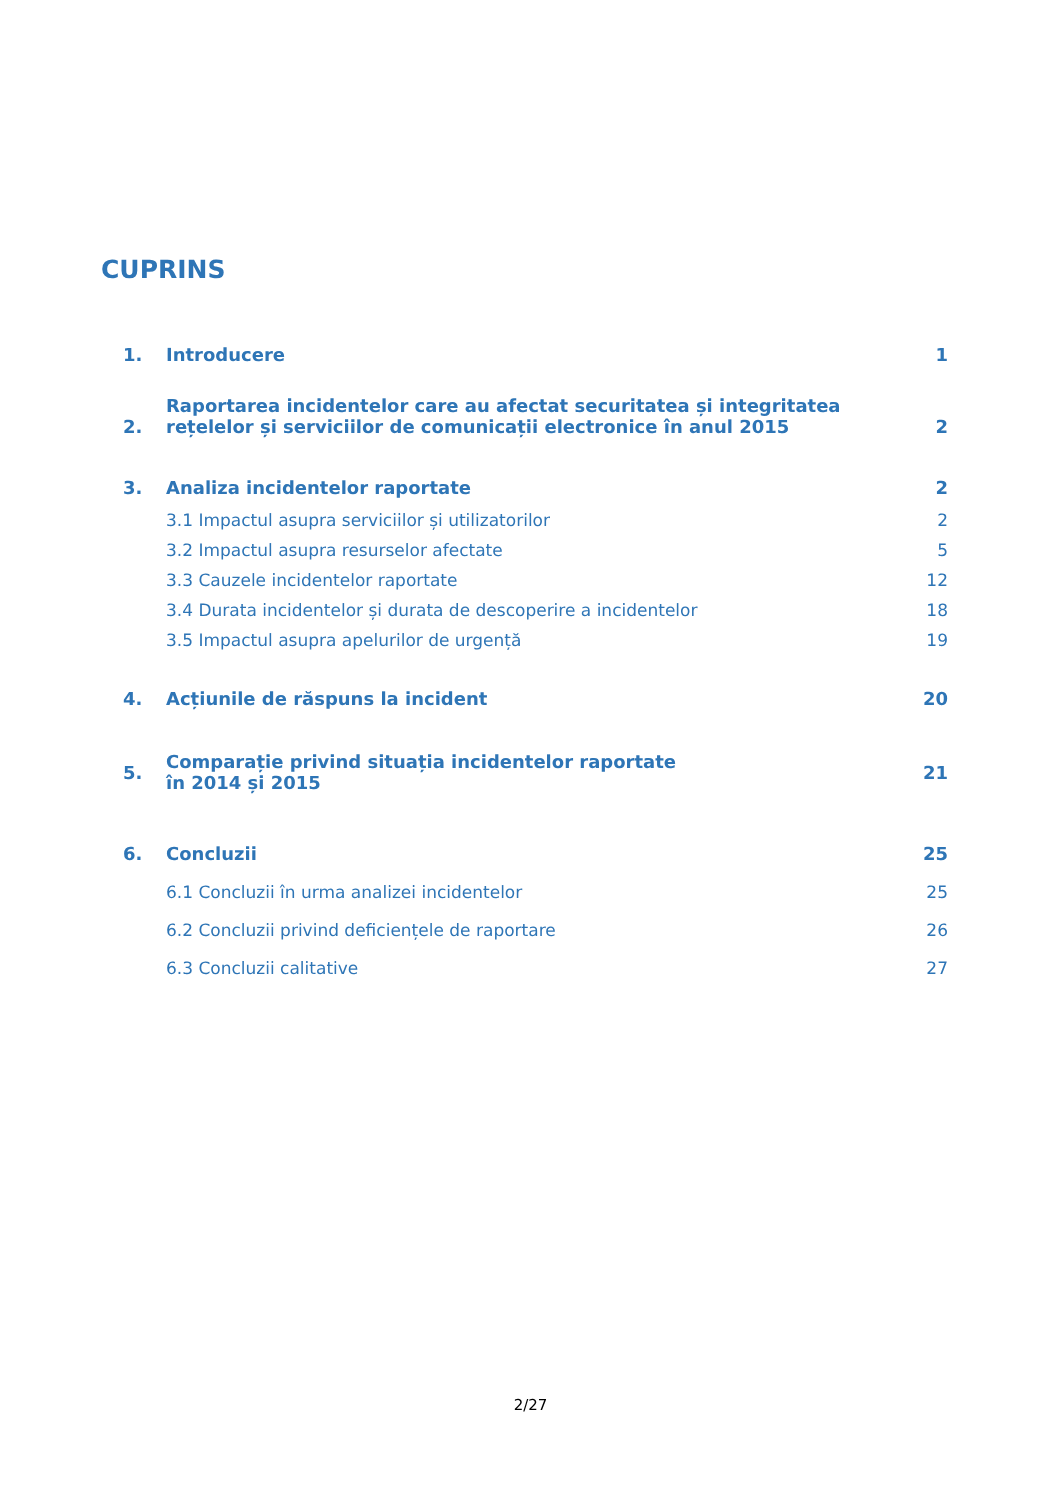CUPRINS
1. Introducere 1
2. Raportarea incidentelor care au afectat securitatea și integritatea rețelelor și serviciilor de comunicații electronice în anul 2015 2
3. Analiza incidentelor raportate 2
3.1 Impactul asupra serviciilor și utilizatorilor 2
3.2 Impactul asupra resurselor afectate 5
3.3 Cauzele incidentelor raportate 12
3.4 Durata incidentelor și durata de descoperire a incidentelor 18
3.5 Impactul asupra apelurilor de urgență 19
4. Acțiunile de răspuns la incident 20
5. Comparație privind situația incidentelor raportate în 2014 și 2015 21
6. Concluzii 25
6.1 Concluzii în urma analizei incidentelor 25
6.2 Concluzii privind deficiențele de raportare 26
6.3 Concluzii calitative 27
2/27